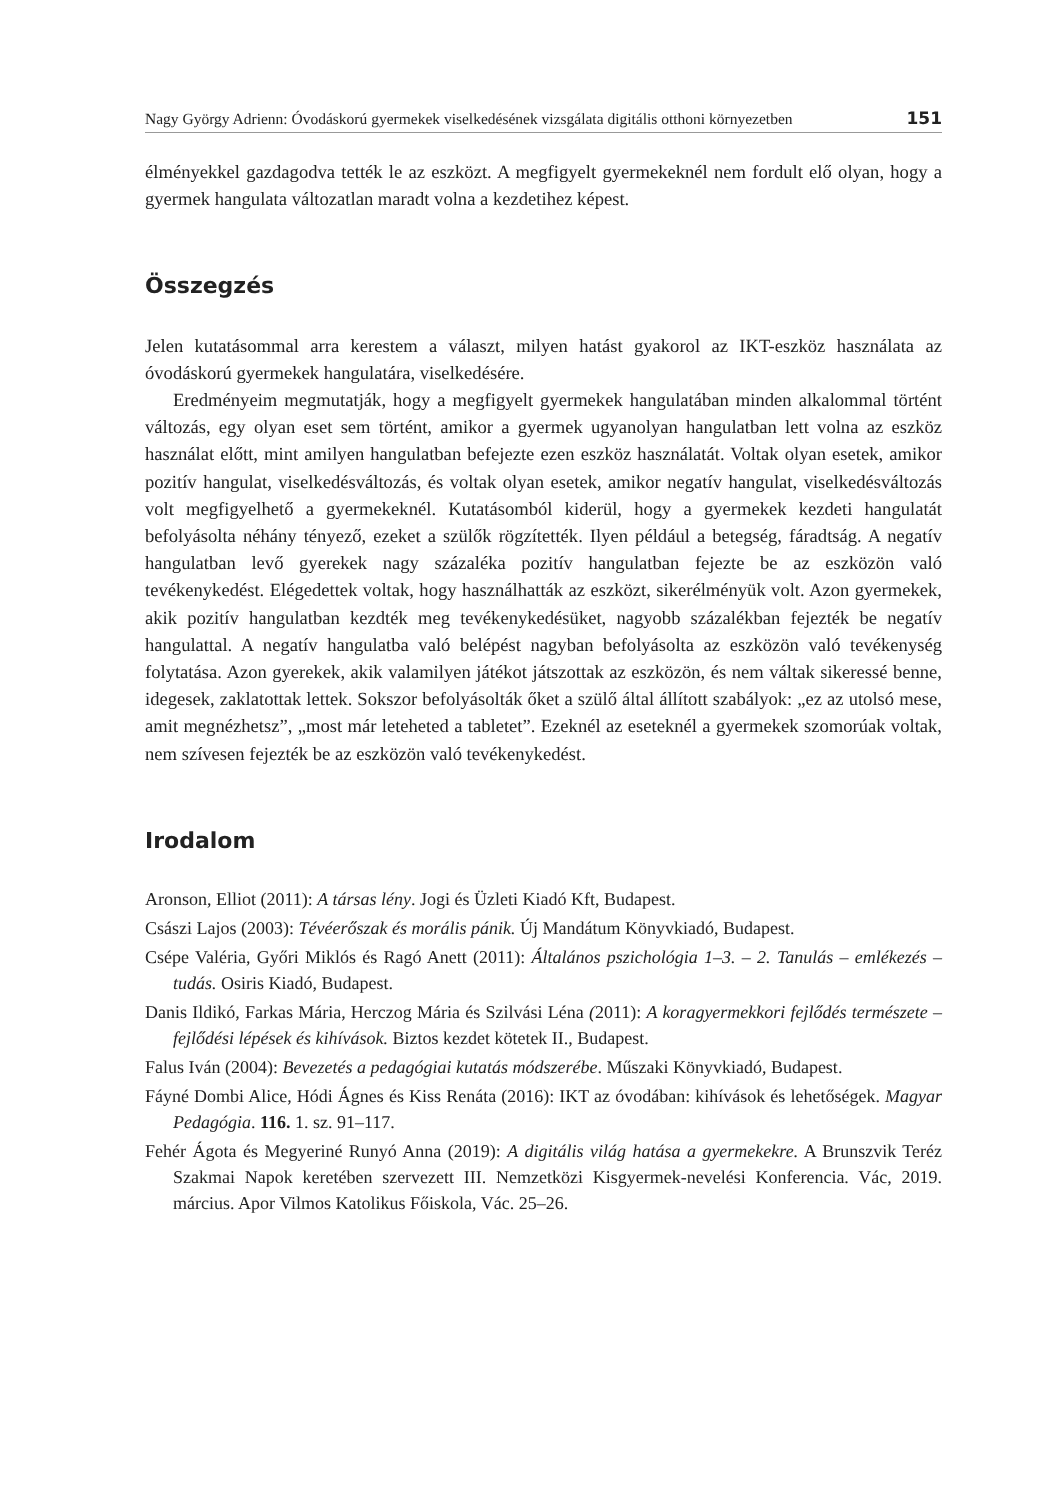Nagy György Adrienn: Óvodáskorú gyermekek viselkedésének vizsgálata digitális otthoni környezetben 151
élményekkel gazdagodva tették le az eszközt. A megfigyelt gyermekeknél nem fordult elő olyan, hogy a gyermek hangulata változatlan maradt volna a kezdetihez képest.
Összegzés
Jelen kutatásommal arra kerestem a választ, milyen hatást gyakorol az IKT-eszköz használata az óvodáskorú gyermekek hangulatára, viselkedésére.
Eredményeim megmutatják, hogy a megfigyelt gyermekek hangulatában minden alkalommal történt változás, egy olyan eset sem történt, amikor a gyermek ugyanolyan hangulatban lett volna az eszköz használat előtt, mint amilyen hangulatban befejezte ezen eszköz használatát. Voltak olyan esetek, amikor pozitív hangulat, viselkedésváltozás, és voltak olyan esetek, amikor negatív hangulat, viselkedésváltozás volt megfigyelhető a gyermekeknél. Kutatásomból kiderül, hogy a gyermekek kezdeti hangulatát befolyásolta néhány tényező, ezeket a szülők rögzítették. Ilyen például a betegség, fáradtság. A negatív hangulatban levő gyerekek nagy százaléka pozitív hangulatban fejezte be az eszközön való tevékenykedést. Elégedettek voltak, hogy használhatták az eszközt, sikerélményük volt. Azon gyermekek, akik pozitív hangulatban kezdték meg tevékenykedésüket, nagyobb százalékban fejezték be negatív hangulattal. A negatív hangulatba való belépést nagyban befolyásolta az eszközön való tevékenység folytatása. Azon gyerekek, akik valamilyen játékot játszottak az eszközön, és nem váltak sikeressé benne, idegesek, zaklatottak lettek. Sokszor befolyásolták őket a szülő által állított szabályok: „ez az utolsó mese, amit megnézhetsz”, „most már leteheted a tabletet”. Ezeknél az eseteknél a gyermekek szomorúak voltak, nem szívesen fejezték be az eszközön való tevékenykedést.
Irodalom
Aronson, Elliot (2011): A társas lény. Jogi és Üzleti Kiadó Kft, Budapest.
Császi Lajos (2003): Tévéerőszak és morális pánik. Új Mandátum Könyvkiadó, Budapest.
Csépe Valéria, Győri Miklós és Ragó Anett (2011): Általános pszichológia 1–3. – 2. Tanulás – emlékezés – tudás. Osiris Kiadó, Budapest.
Danis Ildikó, Farkas Mária, Herczog Mária és Szilvási Léna (2011): A koragyermekkori fejlődés természete – fejlődési lépések és kihívások. Biztos kezdet kötetek II., Budapest.
Falus Iván (2004): Bevezetés a pedagógiai kutatás módszerébe. Műszaki Könyvkiadó, Budapest.
Fáyné Dombi Alice, Hódi Ágnes és Kiss Renáta (2016): IKT az óvodában: kihívások és lehetőségek. Magyar Pedagógia. 116. 1. sz. 91–117.
Fehér Ágota és Megyeriné Runyó Anna (2019): A digitális világ hatása a gyermekekre. A Brunszvik Teréz Szakmai Napok keretében szervezett III. Nemzetközi Kisgyermek-nevelési Konferencia. Vác, 2019. március. Apor Vilmos Katolikus Főiskola, Vác. 25–26.